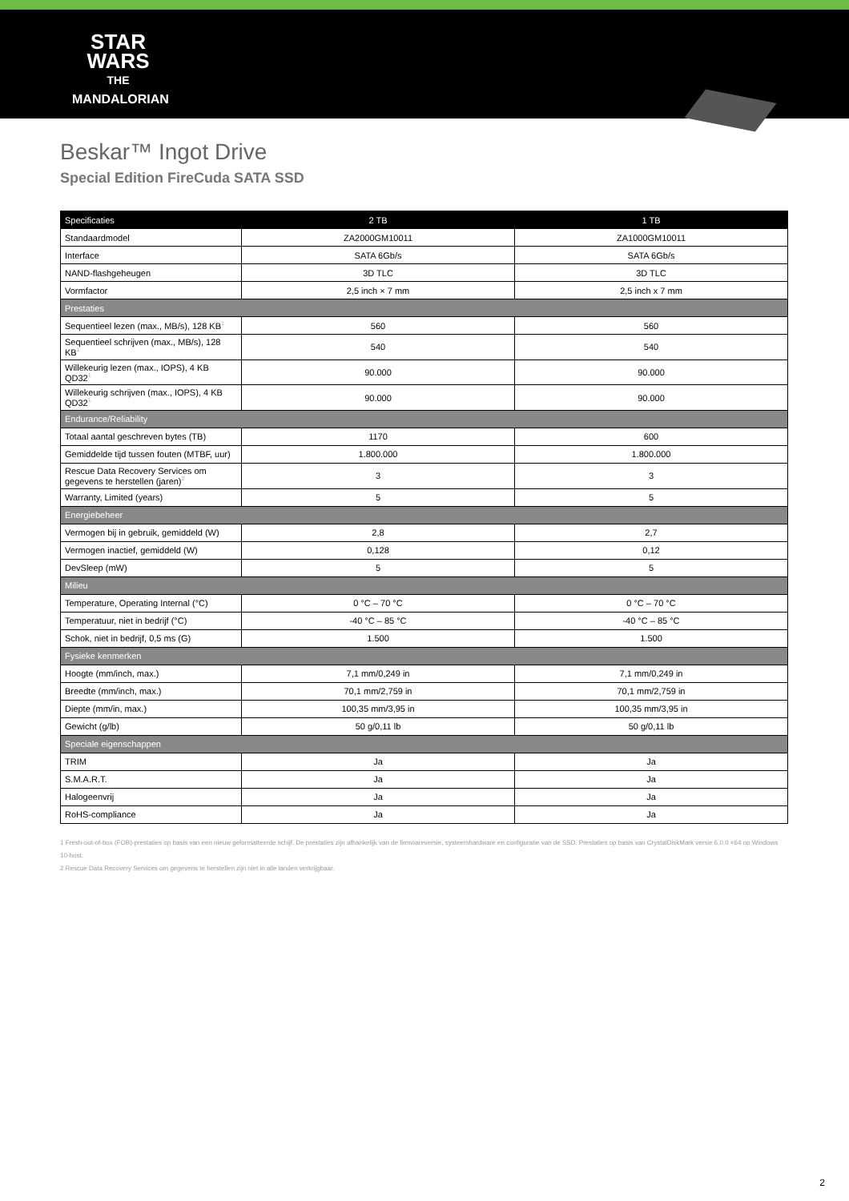STAR
WARS
THE
MANDALORIAN
Beskar™ Ingot Drive
Special Edition FireCuda SATA SSD
| Specificaties | 2 TB | 1 TB |
| --- | --- | --- |
| Standaardmodel | ZA2000GM10011 | ZA1000GM10011 |
| Interface | SATA 6Gb/s | SATA 6Gb/s |
| NAND-flashgeheugen | 3D TLC | 3D TLC |
| Vormfactor | 2,5 inch × 7 mm | 2,5 inch x 7 mm |
| Prestaties | | |
| Sequentieel lezen (max., MB/s), 128 KB<sup>1</sup> | 560 | 560 |
| Sequentieel schrijven (max., MB/s), 128 KB<sup>1</sup> | 540 | 540 |
| Willekeurig lezen (max., IOPS), 4 KB QD32<sup>1</sup> | 90.000 | 90.000 |
| Willekeurig schrijven (max., IOPS), 4 KB QD32<sup>1</sup> | 90.000 | 90.000 |
| Endurance/Reliability | | |
| Totaal aantal geschreven bytes (TB) | 1170 | 600 |
| Gemiddelde tijd tussen fouten (MTBF, uur) | 1.800.000 | 1.800.000 |
| Rescue Data Recovery Services om gegevens te herstellen (jaren)<sup>2</sup> | 3 | 3 |
| Warranty, Limited (years) | 5 | 5 |
| Energiebeheer | | |
| Vermogen bij in gebruik, gemiddeld (W) | 2,8 | 2,7 |
| Vermogen inactief, gemiddeld (W) | 0,128 | 0,12 |
| DevSleep (mW) | 5 | 5 |
| Milieu | | |
| Temperature, Operating Internal (°C) | 0 °C – 70 °C | 0 °C – 70 °C |
| Temperatuur, niet in bedrijf (°C) | -40 °C – 85 °C | -40 °C – 85 °C |
| Schok, niet in bedrijf, 0,5 ms (G) | 1.500 | 1.500 |
| Fysieke kenmerken | | |
| Hoogte (mm/inch, max.) | 7,1 mm/0,249 in | 7,1 mm/0,249 in |
| Breedte (mm/inch, max.) | 70,1 mm/2,759 in | 70,1 mm/2,759 in |
| Diepte (mm/in, max.) | 100,35 mm/3,95 in | 100,35 mm/3,95 in |
| Gewicht (g/lb) | 50 g/0,11 lb | 50 g/0,11 lb |
| Speciale eigenschappen | | |
| TRIM | Ja | Ja |
| S.M.A.R.T. | Ja | Ja |
| Halogeenvrij | Ja | Ja |
| RoHS-compliance | Ja | Ja |
1 Fresh-out-of-box (FOB)-prestaties op basis van een nieuw geformatteerde schijf. De prestaties zijn afhankelijk van de firmwareversie, systeemhardware en configuratie van de SSD. Prestaties op basis van CrystalDiskMark versie 6.0.0 ×64 op Windows 10-host.
2 Rescue Data Recovery Services om gegevens te herstellen zijn niet in alle landen verkrijgbaar.
2